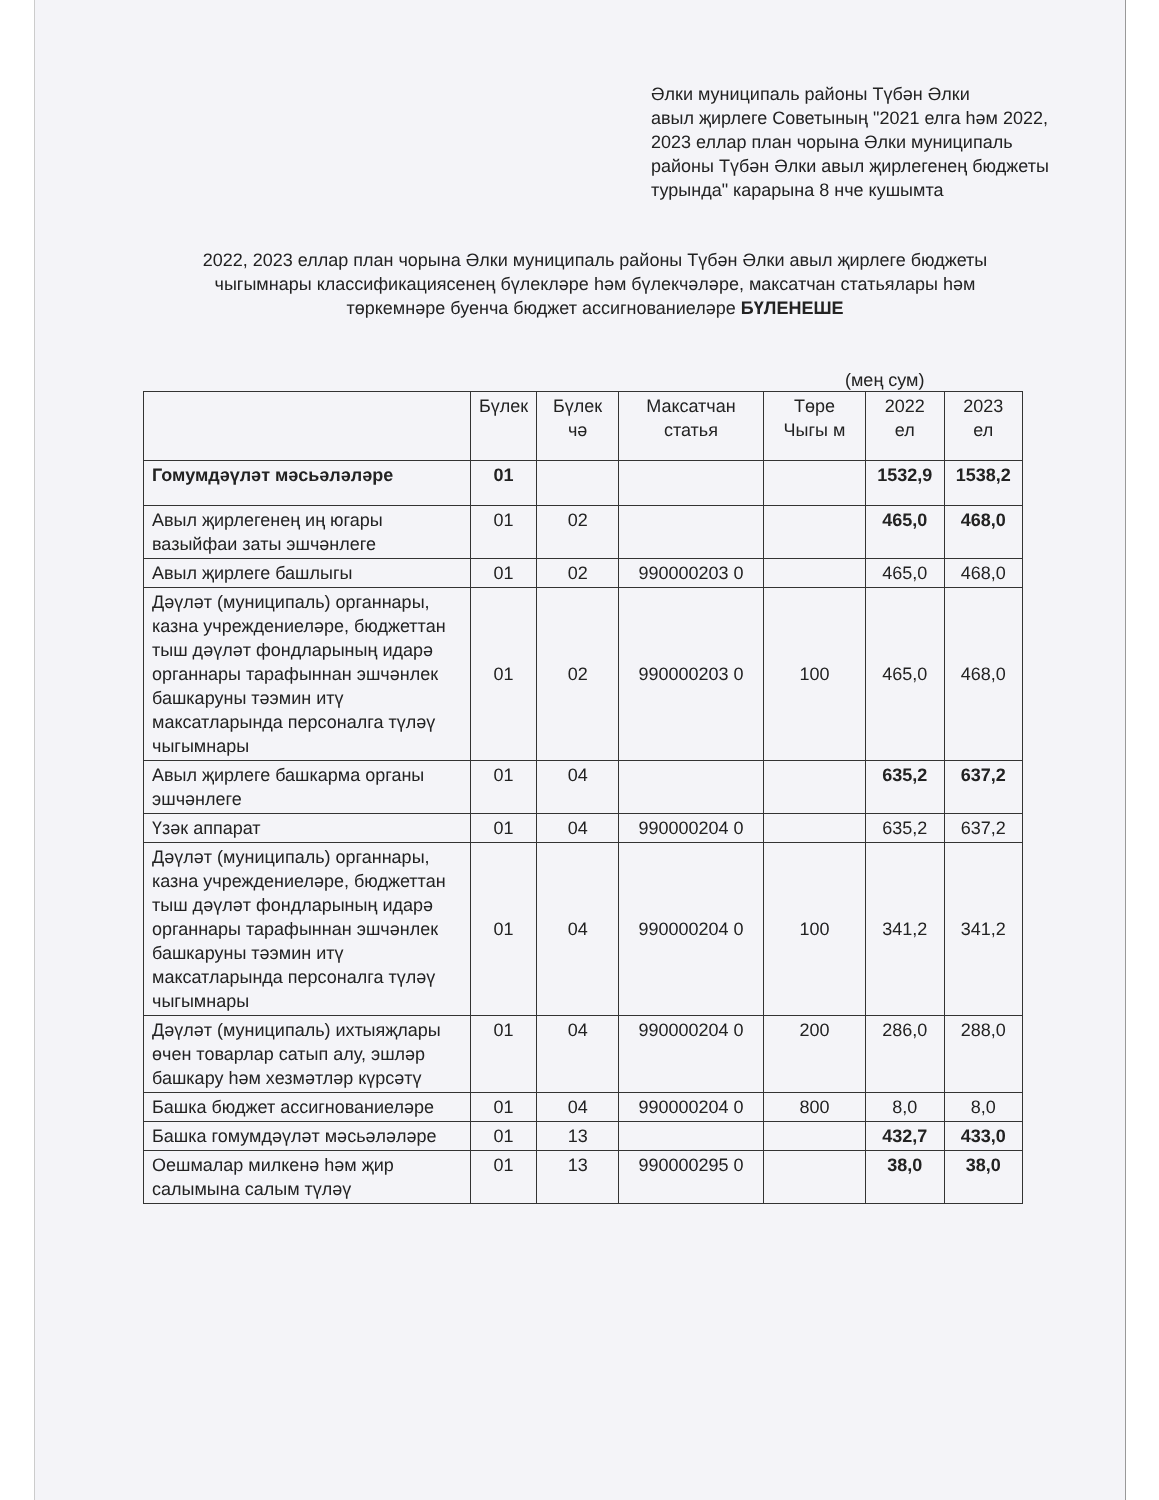Әлки муниципаль районы Түбән Әлки
авыл җирлеге Советының "2021 елга һәм 2022, 2023 еллар план чорына Әлки муниципаль районы Түбән Әлки авыл җирлегенең бюджеты турында" карарына 8 нче кушымта
2022, 2023 еллар план чорына Әлки муниципаль районы Түбән Әлки авыл җирлеге бюджеты чыгымнары классификациясенең бүлекләре һәм бүлекчәләре, максатчан статьялары һәм төркемнәре буенча бюджет ассигнованиеләре БҮЛЕНЕШЕ
(мең сум)
| | Бүлек | Бүлек чә | Максатчан статья | Төре Чыгы м | 2022 ел | 2023 ел |
| --- | --- | --- | --- | --- | --- | --- |
| Гомумдәүләт мәсьәләләре | 01 | | | | 1532,9 | 1538,2 |
| Авыл җирлегенең иң югары вазыйфаи заты эшчәнлеге | 01 | 02 | | | 465,0 | 468,0 |
| Авыл җирлеге башлыгы | 01 | 02 | 990000203 0 | | 465,0 | 468,0 |
| Дәүләт (муниципаль) органнары, казна учреждениеләре, бюджеттан тыш дәүләт фондларының идарә органнары тарафыннан эшчәнлек башкаруны тәэмин итү максатларында персоналга түләү чыгымнары | 01 | 02 | 990000203 0 | 100 | 465,0 | 468,0 |
| Авыл җирлеге башкарма органы эшчәнлеге | 01 | 04 | | | 635,2 | 637,2 |
| Үзәк аппарат | 01 | 04 | 990000204 0 | | 635,2 | 637,2 |
| Дәүләт (муниципаль) органнары, казна учреждениеләре, бюджеттан тыш дәүләт фондларының идарә органнары тарафыннан эшчәнлек башкаруны тәэмин итү максатларында персоналга түләү чыгымнары | 01 | 04 | 990000204 0 | 100 | 341,2 | 341,2 |
| Дәүләт (муниципаль) ихтыяҗлары өчен товарлар сатып алу, эшләр башкару һәм хезмәтләр күрсәтү | 01 | 04 | 990000204 0 | 200 | 286,0 | 288,0 |
| Башка бюджет ассигнованиеләре | 01 | 04 | 990000204 0 | 800 | 8,0 | 8,0 |
| Башка гомумдәүләт мәсьәләләре | 01 | 13 | | | 432,7 | 433,0 |
| Оешмалар милкенә һәм җир салымына салым түләү | 01 | 13 | 990000295 0 | | 38,0 | 38,0 |